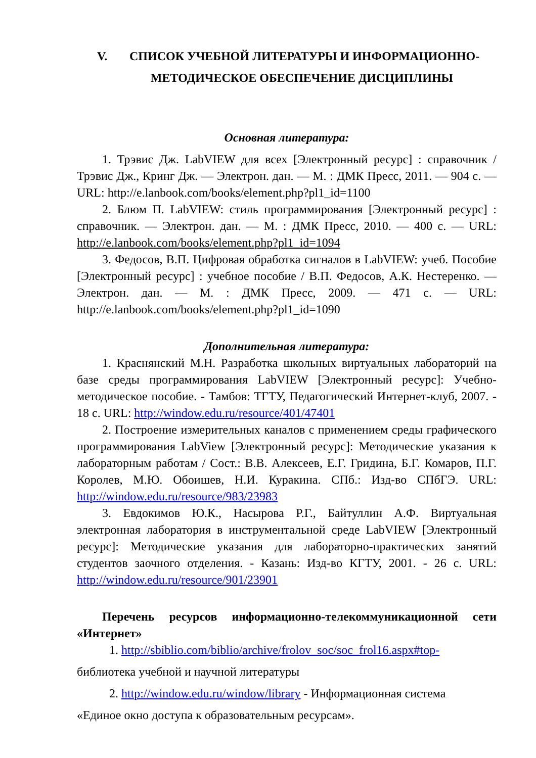V. СПИСОК УЧЕБНОЙ ЛИТЕРАТУРЫ И ИНФОРМАЦИОННО-
МЕТОДИЧЕСКОЕ ОБЕСПЕЧЕНИЕ ДИСЦИПЛИНЫ
Основная литература:
1. Трэвис Дж. LabVIEW для всех [Электронный ресурс] : справочник / Трэвис Дж., Кринг Дж. — Электрон. дан. — М. : ДМК Пресс, 2011. — 904 с. — URL: http://e.lanbook.com/books/element.php?pl1_id=1100
2. Блюм П. LabVIEW: стиль программирования [Электронный ресурс] : справочник. — Электрон. дан. — М. : ДМК Пресс, 2010. — 400 с. — URL: http://e.lanbook.com/books/element.php?pl1_id=1094
3. Федосов, В.П. Цифровая обработка сигналов в LabVIEW: учеб. Пособие [Электронный ресурс] : учебное пособие / В.П. Федосов, А.К. Нестеренко. — Электрон. дан. — М. : ДМК Пресс, 2009. — 471 с. — URL: http://e.lanbook.com/books/element.php?pl1_id=1090
Дополнительная литература:
1. Краснянский М.Н. Разработка школьных виртуальных лабораторий на базе среды программирования LabVIEW [Электронный ресурс]: Учебно-методическое пособие. - Тамбов: ТГТУ, Педагогический Интернет-клуб, 2007. - 18 с. URL: http://window.edu.ru/resource/401/47401
2. Построение измерительных каналов с применением среды графического программирования LabView [Электронный ресурс]: Методические указания к лабораторным работам / Сост.: В.В. Алексеев, Е.Г. Гридина, Б.Г. Комаров, П.Г. Королев, М.Ю. Обоишев, Н.И. Куракина. СПб.: Изд-во СПбГЭ. URL: http://window.edu.ru/resource/983/23983
3. Евдокимов Ю.К., Насырова Р.Г., Байтуллин А.Ф. Виртуальная электронная лаборатория в инструментальной среде LabVIEW [Электронный ресурс]: Методические указания для лабораторно-практических занятий студентов заочного отделения. - Казань: Изд-во КГТУ, 2001. - 26 с. URL: http://window.edu.ru/resource/901/23901
Перечень ресурсов информационно-телекоммуникационной сети «Интернет»
1. http://sbiblio.com/biblio/archive/frolov_soc/soc_frol16.aspx#top-
библиотека учебной и научной литературы
2. http://window.edu.ru/window/library - Информационная система
«Единое окно доступа к образовательным ресурсам».